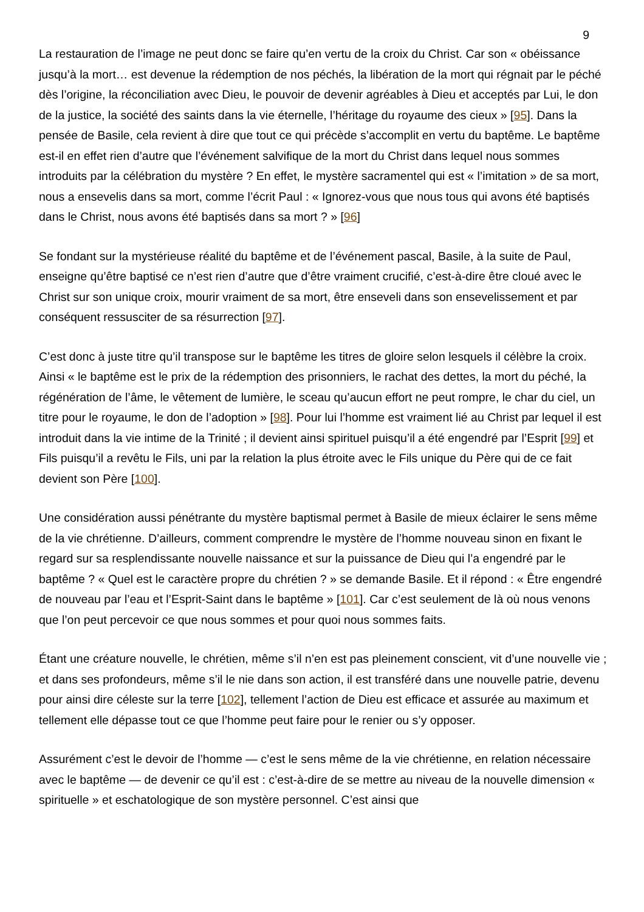9
La restauration de l’image ne peut donc se faire qu’en vertu de la croix du Christ. Car son « obéissance jusqu’à la mort… est devenue la rédemption de nos péchés, la libération de la mort qui régnait par le péché dès l’origine, la réconciliation avec Dieu, le pouvoir de devenir agréables à Dieu et acceptés par Lui, le don de la justice, la société des saints dans la vie éternelle, l’héritage du royaume des cieux » [95]. Dans la pensée de Basile, cela revient à dire que tout ce qui précède s’accomplit en vertu du baptême. Le baptême est-il en effet rien d’autre que l’événement salvifique de la mort du Christ dans lequel nous sommes introduits par la célébration du mystère ? En effet, le mystère sacramentel qui est « l’imitation » de sa mort, nous a ensevelis dans sa mort, comme l’écrit Paul : « Ignorez-vous que nous tous qui avons été baptisés dans le Christ, nous avons été baptisés dans sa mort ? » [96]
Se fondant sur la mystérieuse réalité du baptême et de l’événement pascal, Basile, à la suite de Paul, enseigne qu’être baptisé ce n’est rien d’autre que d’être vraiment crucifié, c’est-à-dire être cloué avec le Christ sur son unique croix, mourir vraiment de sa mort, être enseveli dans son ensevelissement et par conséquent ressusciter de sa résurrection [97].
C’est donc à juste titre qu’il transpose sur le baptême les titres de gloire selon lesquels il célèbre la croix. Ainsi « le baptême est le prix de la rédemption des prisonniers, le rachat des dettes, la mort du péché, la régénération de l’âme, le vêtement de lumière, le sceau qu’aucun effort ne peut rompre, le char du ciel, un titre pour le royaume, le don de l’adoption » [98]. Pour lui l’homme est vraiment lié au Christ par lequel il est introduit dans la vie intime de la Trinité ; il devient ainsi spirituel puisqu’il a été engendré par l’Esprit [99] et Fils puisqu’il a revêtu le Fils, uni par la relation la plus étroite avec le Fils unique du Père qui de ce fait devient son Père [100].
Une considération aussi pénétrante du mystère baptismal permet à Basile de mieux éclairer le sens même de la vie chrétienne. D’ailleurs, comment comprendre le mystère de l’homme nouveau sinon en fixant le regard sur sa resplendissante nouvelle naissance et sur la puissance de Dieu qui l’a engendré par le baptême ? « Quel est le caractère propre du chrétien ? » se demande Basile. Et il répond : « Être engendré de nouveau par l’eau et l’Esprit-Saint dans le baptême » [101]. Car c’est seulement de là où nous venons que l’on peut percevoir ce que nous sommes et pour quoi nous sommes faits.
Étant une créature nouvelle, le chrétien, même s’il n’en est pas pleinement conscient, vit d’une nouvelle vie ; et dans ses profondeurs, même s’il le nie dans son action, il est transféré dans une nouvelle patrie, devenu pour ainsi dire céleste sur la terre [102], tellement l’action de Dieu est efficace et assurée au maximum et tellement elle dépasse tout ce que l’homme peut faire pour le renier ou s’y opposer.
Assurément c’est le devoir de l’homme — c’est le sens même de la vie chrétienne, en relation nécessaire avec le baptême — de devenir ce qu’il est : c’est-à-dire de se mettre au niveau de la nouvelle dimension « spirituelle » et eschatologique de son mystère personnel. C’est ainsi que